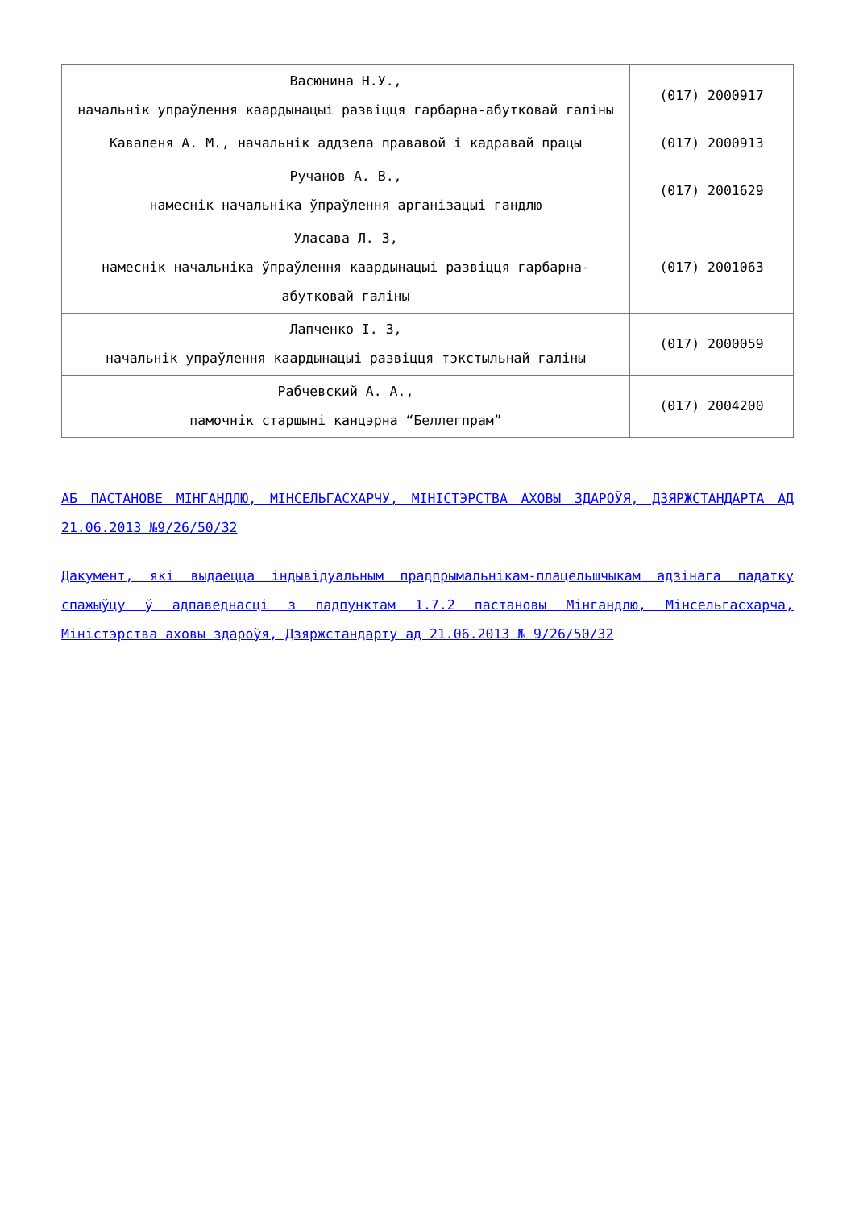| Васюнина Н.У., начальнік упраўлення каардынацыі развіцця гарбарна-абутковай галіны | (017) 2000917 |
| Каваленя А. М., начальнік аддзела прававой і кадравай працы | (017) 2000913 |
| Ручанов А. В., намеснік начальніка ўпраўлення арганізацыі гандлю | (017) 2001629 |
| Уласава Л. З, намеснік начальніка ўпраўлення каардынацыі развіцця гарбарна-абутковай галіны | (017) 2001063 |
| Лапченко І. З, начальнік упраўлення каардынацыі развіцця тэкстыльнай галіны | (017) 2000059 |
| Рабчевский А. А., памочнік старшыні канцэрна “Беллегпрам” | (017) 2004200 |
АБ ПАСТАНОВЕ МІНГАНДЛЮ, МІНСЕЛЬГАСХАРЧУ, МІНІСТЭРСТВА АХОВЫ ЗДАРОЎЯ, ДЗЯРЖСТАНДАРТА АД 21.06.2013 №9/26/50/32
Дакумент, які выдаецца індывідуальным прадпрымальнікам-плацельшчыкам адзінага падатку спажыўцу ў адпаведнасці з падпунктам 1.7.2 пастановы Мінгандлю, Мінсельгасхарча, Міністэрства аховы здароўя, Дзяржстандарту ад 21.06.2013 № 9/26/50/32